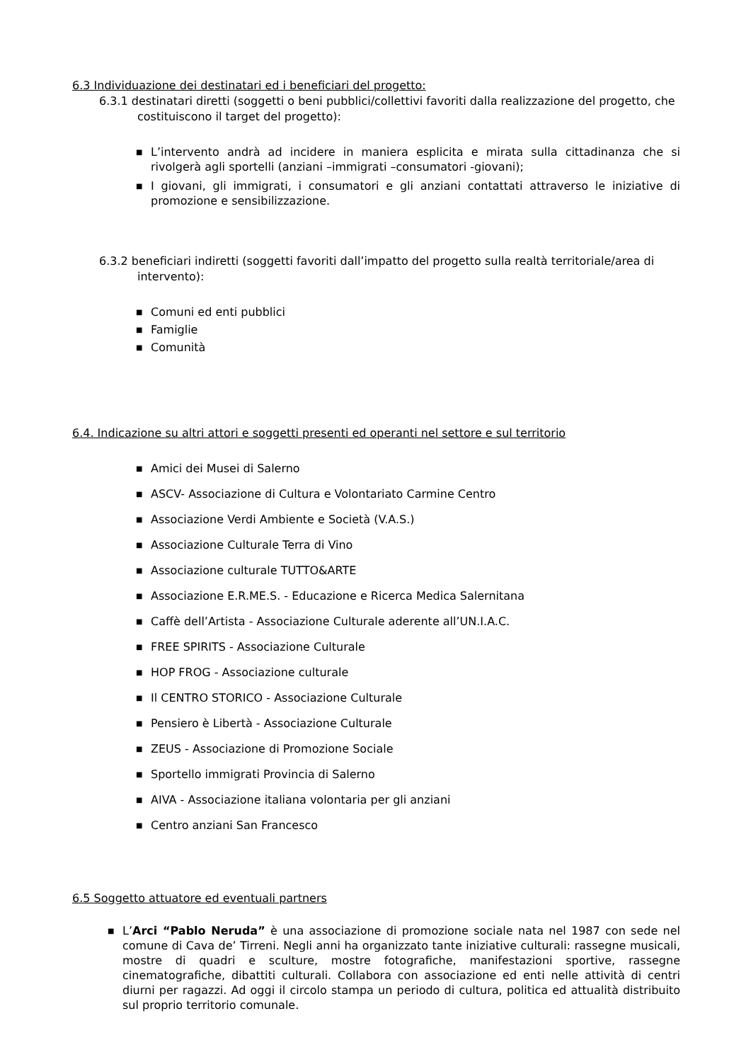6.3 Individuazione dei destinatari ed i beneficiari del progetto:
6.3.1 destinatari diretti (soggetti o beni pubblici/collettivi favoriti dalla realizzazione del progetto, che costituiscono il target del progetto):
■ L’intervento andrà ad incidere in maniera esplicita e mirata sulla cittadinanza che si rivolgerà agli sportelli (anziani –immigrati –consumatori -giovani);
■ I giovani, gli immigrati, i consumatori e gli anziani contattati attraverso le iniziative di promozione e sensibilizzazione.
6.3.2 beneficiari indiretti (soggetti favoriti dall’impatto del progetto sulla realtà territoriale/area di intervento):
■ Comuni ed enti pubblici
■ Famiglie
■ Comunità
6.4. Indicazione su altri attori e soggetti presenti ed operanti nel settore e sul territorio
■ Amici dei Musei di Salerno
■ ASCV- Associazione di Cultura e Volontariato Carmine Centro
■ Associazione Verdi Ambiente e Società (V.A.S.)
■ Associazione Culturale Terra di Vino
■ Associazione culturale TUTTO&ARTE
■ Associazione E.R.ME.S. - Educazione e Ricerca Medica Salernitana
■ Caffè dell’Artista - Associazione Culturale aderente all’UN.I.A.C.
■ FREE SPIRITS - Associazione Culturale
■ HOP FROG - Associazione culturale
■ Il CENTRO STORICO - Associazione Culturale
■ Pensiero è Libertà - Associazione Culturale
■ ZEUS - Associazione di Promozione Sociale
■ Sportello immigrati Provincia di Salerno
■ AIVA - Associazione italiana volontaria per gli anziani
■ Centro anziani San Francesco
6.5 Soggetto attuatore ed eventuali partners
■ L’Arci “Pablo Neruda” è una associazione di promozione sociale nata nel 1987 con sede nel comune di Cava de’ Tirreni. Negli anni ha organizzato tante iniziative culturali: rassegne musicali, mostre di quadri e sculture, mostre fotografiche, manifestazioni sportive, rassegne cinematografiche, dibattiti culturali. Collabora con associazione ed enti nelle attività di centri diurni per ragazzi. Ad oggi il circolo stampa un periodo di cultura, politica ed attualità distribuito sul proprio territorio comunale.